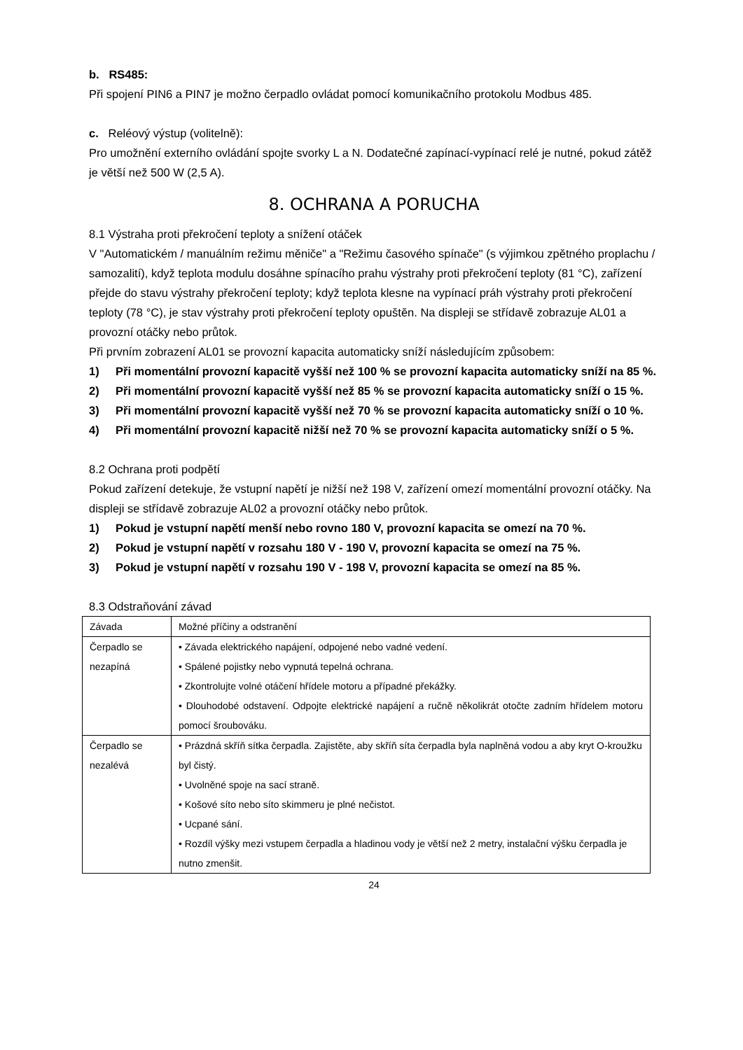b. RS485:
Při spojení PIN6 a PIN7 je možno čerpadlo ovládat pomocí komunikačního protokolu Modbus 485.
c. Reléový výstup (volitelně):
Pro umožnění externího ovládání spojte svorky L a N. Dodatečné zapínací-vypínací relé je nutné, pokud zátěž je větší než 500 W (2,5 A).
8. OCHRANA A PORUCHA
8.1 Výstraha proti překročení teploty a snížení otáček
V "Automatickém / manuálním režimu měniče" a "Režimu časového spínače" (s výjimkou zpětného proplachu / samozalití), když teplota modulu dosáhne spínacího prahu výstrahy proti překročení teploty (81 °C), zařízení přejde do stavu výstrahy překročení teploty; když teplota klesne na vypínací práh výstrahy proti překročení teploty (78 °C), je stav výstrahy proti překročení teploty opuštěn. Na displeji se střídavě zobrazuje AL01 a provozní otáčky nebo průtok.
Při prvním zobrazení AL01 se provozní kapacita automaticky sníží následujícím způsobem:
1) Při momentální provozní kapacitě vyšší než 100 % se provozní kapacita automaticky sníží na 85 %.
2) Při momentální provozní kapacitě vyšší než 85 % se provozní kapacita automaticky sníží o 15 %.
3) Při momentální provozní kapacitě vyšší než 70 % se provozní kapacita automaticky sníží o 10 %.
4) Při momentální provozní kapacitě nižší než 70 % se provozní kapacita automaticky sníží o 5 %.
8.2 Ochrana proti podpětí
Pokud zařízení detekuje, že vstupní napětí je nižší než 198 V, zařízení omezí momentální provozní otáčky. Na displeji se střídavě zobrazuje AL02 a provozní otáčky nebo průtok.
1) Pokud je vstupní napětí menší nebo rovno 180 V, provozní kapacita se omezí na 70 %.
2) Pokud je vstupní napětí v rozsahu 180 V - 190 V, provozní kapacita se omezí na 75 %.
3) Pokud je vstupní napětí v rozsahu 190 V - 198 V, provozní kapacita se omezí na 85 %.
8.3 Odstraňování závad
| Závada | Možné příčiny a odstranění |
| Čerpadlo se nezapíná | • Závada elektrického napájení, odpojené nebo vadné vedení. • Spálené pojistky nebo vypnutá tepelná ochrana. • Zkontrolujte volné otáčení hřídele motoru a případné překážky. • Dlouhodobé odstavení. Odpojte elektrické napájení a ručně několikrát otočte zadním hřídelem motoru pomocí šroubováku. |
| Čerpadlo se nezalévá | • Prázdná skříň sítka čerpadla. Zajistěte, aby skříň síta čerpadla byla naplněná vodou a aby kryt O-kroužku byl čistý. • Uvolněné spoje na sací straně. • Košové síto nebo síto skimmeru je plné nečistot. • Ucpané sání. • Rozdíl výšky mezi vstupem čerpadla a hladinou vody je větší než 2 metry, instalační výšku čerpadla je nutno zmenšit. |
24